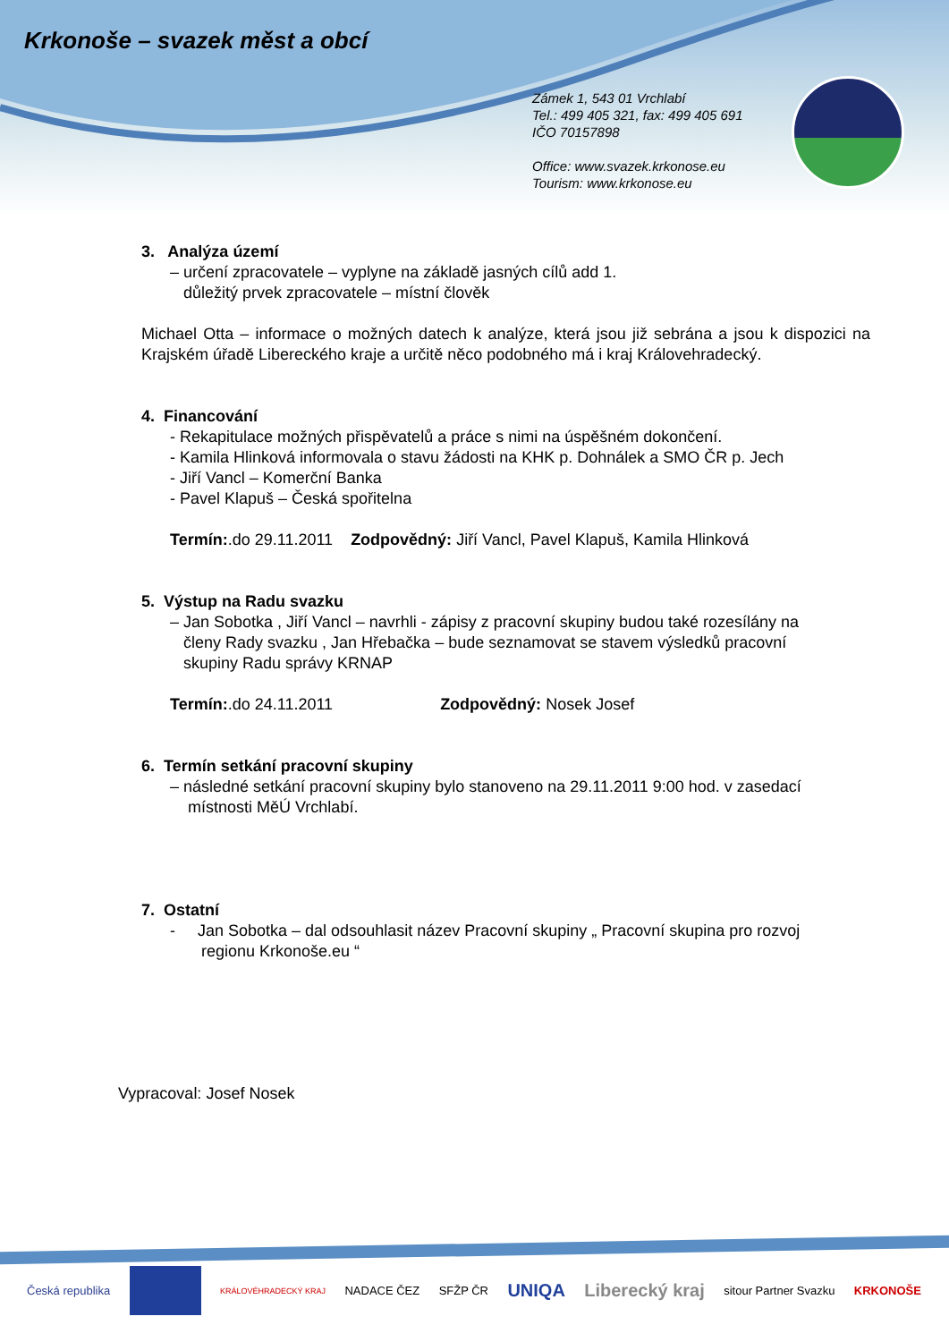Krkonoše – svazek měst a obcí
Zámek 1, 543 01 Vrchlabí
Tel.: 499 405 321, fax: 499 405 691
IČO 70157898
Office: www.svazek.krkonose.eu
Tourism: www.krkonose.eu
3. Analýza území
– určení zpracovatele – vyplyne na základě jasných cílů add 1.
důležitý prvek zpracovatele – místní člověk
Michael Otta – informace o možných datech k analýze, která jsou již sebrána a jsou k dispozici na Krajském úřadě Libereckého kraje a určitě něco podobného má i kraj Královehradecký.
4. Financování
- Rekapitulace možných přispěvatelů a práce s nimi na úspěšném dokončení.
- Kamila Hlinková informovala o stavu žádosti na KHK p. Dohnálek a SMO ČR p. Jech
- Jiří Vancl – Komerční Banka
- Pavel Klapuš – Česká spořitelna
Termín:.do 29.11.2011 Zodpovědný: Jiří Vancl, Pavel Klapuš, Kamila Hlinková
5. Výstup na Radu svazku
– Jan Sobotka , Jiří Vancl – navrhli - zápisy z pracovní skupiny budou také rozesílány na
členy Rady svazku , Jan Hřebačka – bude seznamovat se stavem výsledků pracovní
skupiny Radu správy KRNAP
Termín:.do 24.11.2011 Zodpovědný: Nosek Josef
6. Termín setkání pracovní skupiny
– následné setkání pracovní skupiny bylo stanoveno na 29.11.2011 9:00 hod. v zasedací
místnosti MěÚ Vrchlabí.
7. Ostatní
- Jan Sobotka – dal odsouhlasit název Pracovní skupiny „ Pracovní skupina pro rozvoj
regionu Krkonoše.eu “
Vypracoval: Josef Nosek
Česká republika KRÁLOVÉHRADECKÝ KRAJ NADACE ČEZ SFŽP ČR UNIQA Liberecký kraj sitour Partner Svazku KRKONOŠE